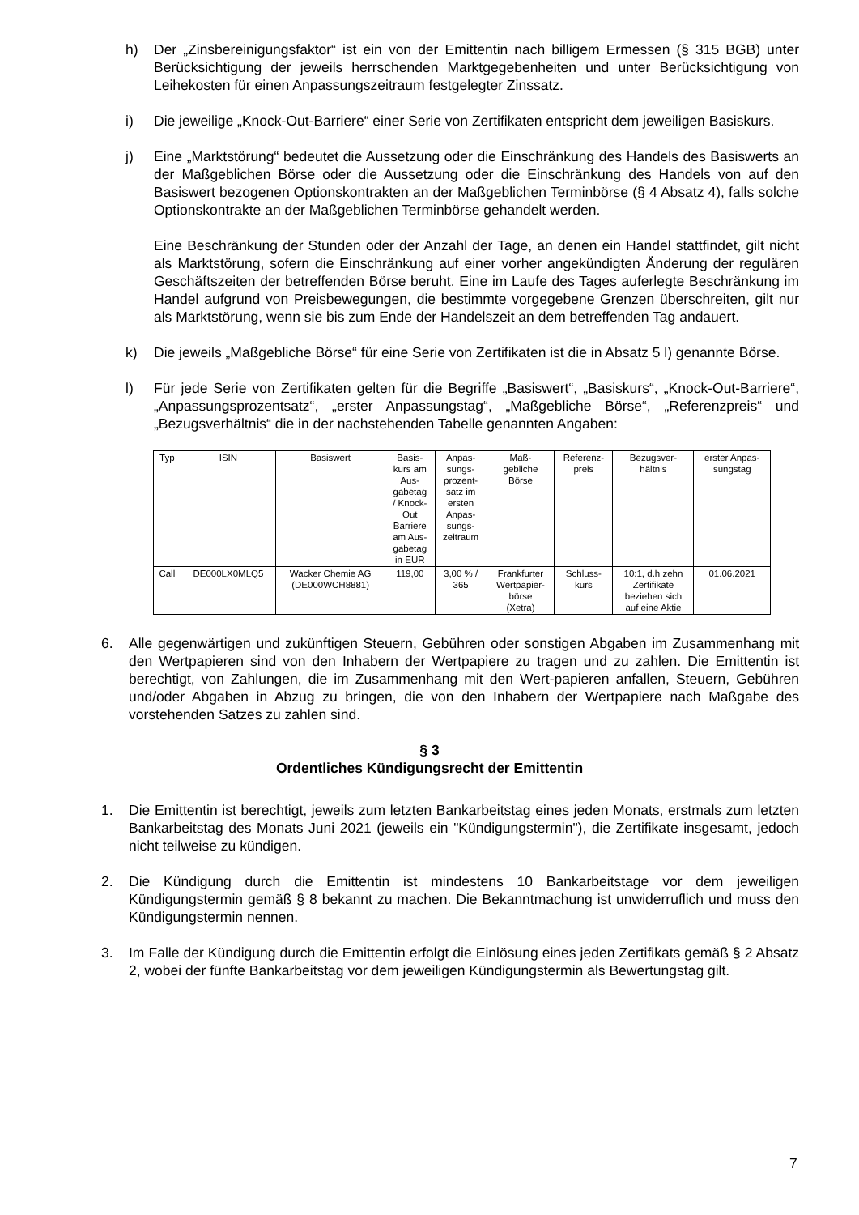h) Der „Zinsbereinigungsfaktor“ ist ein von der Emittentin nach billigem Ermessen (§ 315 BGB) unter Berücksichtigung der jeweils herrschenden Marktgegebenheiten und unter Berücksichtigung von Leihekosten für einen Anpassungszeitraum festgelegter Zinssatz.
i) Die jeweilige „Knock-Out-Barriere“ einer Serie von Zertifikaten entspricht dem jeweiligen Basiskurs.
j) Eine „Marktstörung“ bedeutet die Aussetzung oder die Einschränkung des Handels des Basiswerts an der Maßgeblichen Börse oder die Aussetzung oder die Einschränkung des Handels von auf den Basiswert bezogenen Optionskontrakten an der Maßgeblichen Terminbörse (§ 4 Absatz 4), falls solche Optionskontrakte an der Maßgeblichen Terminbörse gehandelt werden.
Eine Beschränkung der Stunden oder der Anzahl der Tage, an denen ein Handel stattfindet, gilt nicht als Marktstörung, sofern die Einschränkung auf einer vorher angekündigten Änderung der regulären Geschäftszeiten der betreffenden Börse beruht. Eine im Laufe des Tages auferlegte Beschränkung im Handel aufgrund von Preisbewegungen, die bestimmte vorgegebene Grenzen überschreiten, gilt nur als Marktstörung, wenn sie bis zum Ende der Handelszeit an dem betreffenden Tag andauert.
k) Die jeweils „Maßgebliche Börse“ für eine Serie von Zertifikaten ist die in Absatz 5 l) genannte Börse.
l) Für jede Serie von Zertifikaten gelten für die Begriffe „Basiswert“, „Basiskurs“, „Knock-Out-Barriere“, „Anpassungsprozentsatz“, „erster Anpassungstag“, „Maßgebliche Börse“, „Referenzpreis“ und „Bezugsverhältnis“ die in der nachstehenden Tabelle genannten Angaben:
| Typ | ISIN | Basiswert | Basis- kurs am Aus- gabetag / Knock- Out Barriere am Aus- gabetag in EUR | Anpas- sungs- prozent- satz im ersten Anpas- sungs- zeitraum | Maß- gebliche Börse | Referenz- preis | Bezugsver- hältnis | erster Anpas- sungstag |
| --- | --- | --- | --- | --- | --- | --- | --- | --- |
| Call | DE000LX0MLQ5 | Wacker Chemie AG (DE000WCH8881) | 119,00 | 3,00 % / 365 | Frankfurter Wertpapier- börse (Xetra) | Schluss- kurs | 10:1, d.h zehn Zertifikate beziehen sich auf eine Aktie | 01.06.2021 |
6. Alle gegenwärtigen und zukünftigen Steuern, Gebühren oder sonstigen Abgaben im Zusammenhang mit den Wertpapieren sind von den Inhabern der Wertpapiere zu tragen und zu zahlen. Die Emittentin ist berechtigt, von Zahlungen, die im Zusammenhang mit den Wert-papieren anfallen, Steuern, Gebühren und/oder Abgaben in Abzug zu bringen, die von den Inhabern der Wertpapiere nach Maßgabe des vorstehenden Satzes zu zahlen sind.
§ 3
Ordentliches Kündigungsrecht der Emittentin
1. Die Emittentin ist berechtigt, jeweils zum letzten Bankarbeitstag eines jeden Monats, erstmals zum letzten Bankarbeitstag des Monats Juni 2021 (jeweils ein "Kündigungstermin"), die Zertifikate insgesamt, jedoch nicht teilweise zu kündigen.
2. Die Kündigung durch die Emittentin ist mindestens 10 Bankarbeitstage vor dem jeweiligen Kündigungstermin gemäß § 8 bekannt zu machen. Die Bekanntmachung ist unwiderruflich und muss den Kündigungstermin nennen.
3. Im Falle der Kündigung durch die Emittentin erfolgt die Einlösung eines jeden Zertifikats gemäß § 2 Absatz 2, wobei der fünfte Bankarbeitstag vor dem jeweiligen Kündigungstermin als Bewertungstag gilt.
7